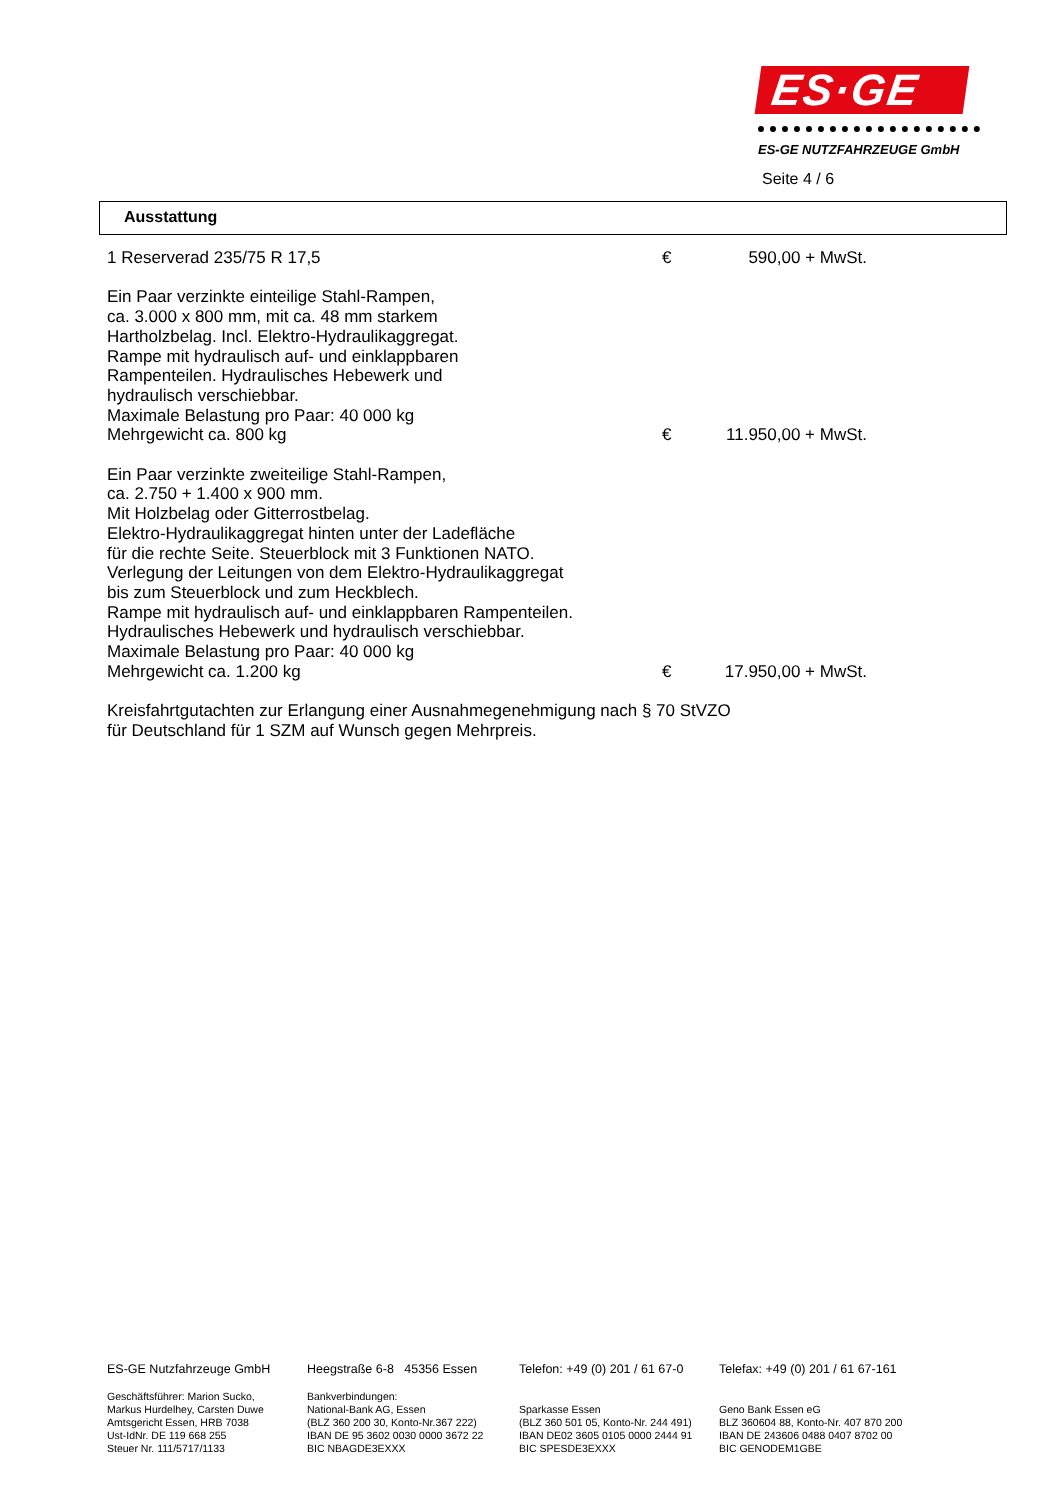ES·GE
ES-GE NUTZFAHRZEUGE GmbH
Seite 4 / 6
Ausstattung
1 Reserverad 235/75 R 17,5 € 590,00 + MwSt.
Ein Paar verzinkte einteilige Stahl-Rampen,
ca. 3.000 x 800 mm, mit ca. 48 mm starkem
Hartholzbelag. Incl. Elektro-Hydraulikaggregat.
Rampe mit hydraulisch auf- und einklappbaren
Rampenteilen. Hydraulisches Hebewerk und
hydraulisch verschiebbar.
Maximale Belastung pro Paar: 40 000 kg
Mehrgewicht ca. 800 kg € 11.950,00 + MwSt.
Ein Paar verzinkte zweiteilige Stahl-Rampen,
ca. 2.750 + 1.400 x 900 mm.
Mit Holzbelag oder Gitterrostbelag.
Elektro-Hydraulikaggregat hinten unter der Ladefläche
für die rechte Seite. Steuerblock mit 3 Funktionen NATO.
Verlegung der Leitungen von dem Elektro-Hydraulikaggregat
bis zum Steuerblock und zum Heckblech.
Rampe mit hydraulisch auf- und einklappbaren Rampenteilen.
Hydraulisches Hebewerk und hydraulisch verschiebbar.
Maximale Belastung pro Paar: 40 000 kg
Mehrgewicht ca. 1.200 kg € 17.950,00 + MwSt.
Kreisfahrtgutachten zur Erlangung einer Ausnahmegenehmigung nach § 70 StVZO
für Deutschland für 1 SZM auf Wunsch gegen Mehrpreis.
ES-GE Nutzfahrzeuge GmbH
Geschäftsführer: Marion Sucko,
Markus Hurdelhey, Carsten Duwe
Amtsgericht Essen, HRB 7038
Ust-IdNr. DE 119 668 255
Steuer Nr. 111/5717/1133
Heegstraße 6-8 45356 Essen
Bankverbindungen:
National-Bank AG, Essen
(BLZ 360 200 30, Konto-Nr.367 222)
IBAN DE 95 3602 0030 0000 3672 22
BIC NBAGDE3EXXX
Telefon: +49 (0) 201 / 61 67-0
Sparkasse Essen
(BLZ 360 501 05, Konto-Nr. 244 491)
IBAN DE02 3605 0105 0000 2444 91
BIC SPESDE3EXXX
Telefax: +49 (0) 201 / 61 67-161
Geno Bank Essen eG
BLZ 360604 88, Konto-Nr. 407 870 200
IBAN DE 243606 0488 0407 8702 00
BIC GENODEM1GBE